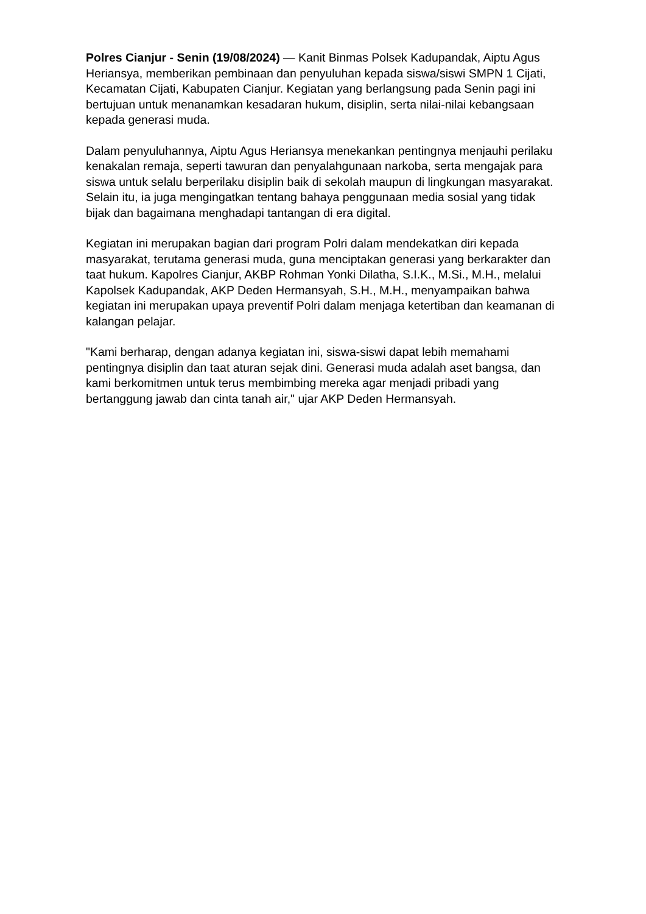Polres Cianjur - Senin (19/08/2024) — Kanit Binmas Polsek Kadupandak, Aiptu Agus Heriansya, memberikan pembinaan dan penyuluhan kepada siswa/siswi SMPN 1 Cijati, Kecamatan Cijati, Kabupaten Cianjur. Kegiatan yang berlangsung pada Senin pagi ini bertujuan untuk menanamkan kesadaran hukum, disiplin, serta nilai-nilai kebangsaan kepada generasi muda.
Dalam penyuluhannya, Aiptu Agus Heriansya menekankan pentingnya menjauhi perilaku kenakalan remaja, seperti tawuran dan penyalahgunaan narkoba, serta mengajak para siswa untuk selalu berperilaku disiplin baik di sekolah maupun di lingkungan masyarakat. Selain itu, ia juga mengingatkan tentang bahaya penggunaan media sosial yang tidak bijak dan bagaimana menghadapi tantangan di era digital.
Kegiatan ini merupakan bagian dari program Polri dalam mendekatkan diri kepada masyarakat, terutama generasi muda, guna menciptakan generasi yang berkarakter dan taat hukum. Kapolres Cianjur, AKBP Rohman Yonki Dilatha, S.I.K., M.Si., M.H., melalui Kapolsek Kadupandak, AKP Deden Hermansyah, S.H., M.H., menyampaikan bahwa kegiatan ini merupakan upaya preventif Polri dalam menjaga ketertiban dan keamanan di kalangan pelajar.
"Kami berharap, dengan adanya kegiatan ini, siswa-siswi dapat lebih memahami pentingnya disiplin dan taat aturan sejak dini. Generasi muda adalah aset bangsa, dan kami berkomitmen untuk terus membimbing mereka agar menjadi pribadi yang bertanggung jawab dan cinta tanah air," ujar AKP Deden Hermansyah.